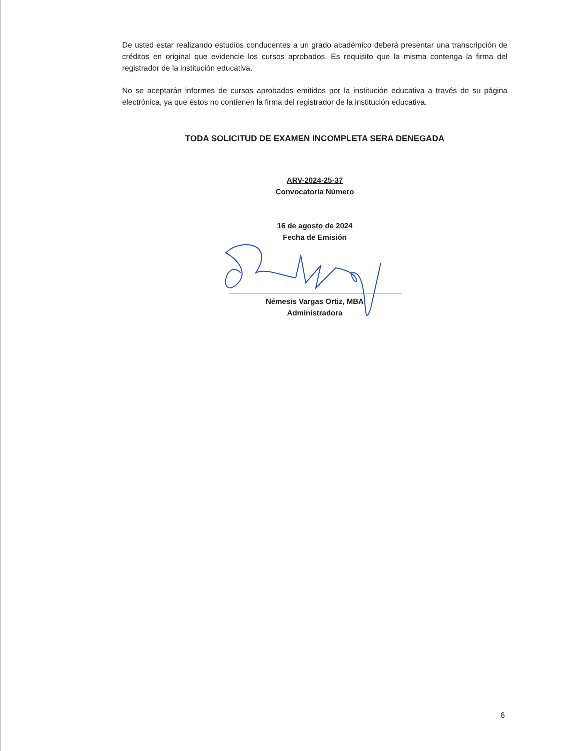De usted estar realizando estudios conducentes a un grado académico deberá presentar una transcripción de créditos en original que evidencie los cursos aprobados. Es requisito que la misma contenga la firma del registrador de la institución educativa.
No se aceptarán informes de cursos aprobados emitidos por la institución educativa a través de su página electrónica, ya que éstos no contienen la firma del registrador de la institución educativa.
TODA SOLICITUD DE EXAMEN INCOMPLETA SERA DENEGADA
ARV-2024-25-37
Convocatoria Número
16 de agosto de 2024
Fecha de Emisión
Némesis Vargas Ortiz, MBA
Administradora
6